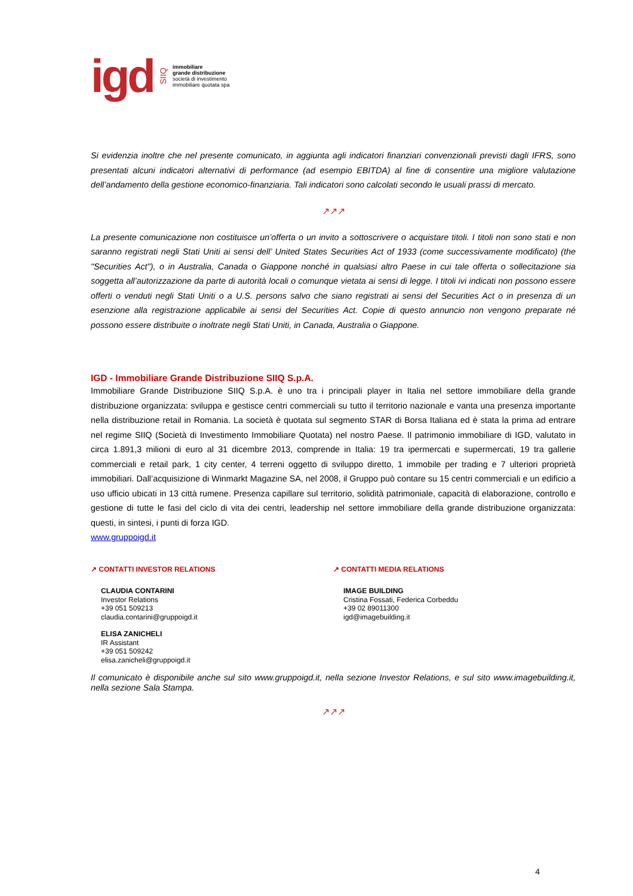igd SIIQ
immobiliare
grande distribuzione
società di investimento
immobiliare quotata spa
Si evidenzia inoltre che nel presente comunicato, in aggiunta agli indicatori finanziari convenzionali previsti dagli IFRS, sono presentati alcuni indicatori alternativi di performance (ad esempio EBITDA) al fine di consentire una migliore valutazione dell’andamento della gestione economico-finanziaria. Tali indicatori sono calcolati secondo le usuali prassi di mercato.
↗↗↗
La presente comunicazione non costituisce un’offerta o un invito a sottoscrivere o acquistare titoli. I titoli non sono stati e non saranno registrati negli Stati Uniti ai sensi dell’ United States Securities Act of 1933 (come successivamente modificato) (the "Securities Act"), o in Australia, Canada o Giappone nonché in qualsiasi altro Paese in cui tale offerta o sollecitazione sia soggetta all’autorizzazione da parte di autorità locali o comunque vietata ai sensi di legge. I titoli ivi indicati non possono essere offerti o venduti negli Stati Uniti o a U.S. persons salvo che siano registrati ai sensi del Securities Act o in presenza di un esenzione alla registrazione applicabile ai sensi del Securities Act. Copie di questo annuncio non vengono preparate né possono essere distribuite o inoltrate negli Stati Uniti, in Canada, Australia o Giappone.
IGD - Immobiliare Grande Distribuzione SIIQ S.p.A.
Immobiliare Grande Distribuzione SIIQ S.p.A. è uno tra i principali player in Italia nel settore immobiliare della grande distribuzione organizzata: sviluppa e gestisce centri commerciali su tutto il territorio nazionale e vanta una presenza importante nella distribuzione retail in Romania. La società è quotata sul segmento STAR di Borsa Italiana ed è stata la prima ad entrare nel regime SIIQ (Società di Investimento Immobiliare Quotata) nel nostro Paese. Il patrimonio immobiliare di IGD, valutato in circa 1.891,3 milioni di euro al 31 dicembre 2013, comprende in Italia: 19 tra ipermercati e supermercati, 19 tra gallerie commerciali e retail park, 1 city center, 4 terreni oggetto di sviluppo diretto, 1 immobile per trading e 7 ulteriori proprietà immobiliari. Dall’acquisizione di Winmarkt Magazine SA, nel 2008, il Gruppo può contare su 15 centri commerciali e un edificio a uso ufficio ubicati in 13 città rumene. Presenza capillare sul territorio, solidità patrimoniale, capacità di elaborazione, controllo e gestione di tutte le fasi del ciclo di vita dei centri, leadership nel settore immobiliare della grande distribuzione organizzata: questi, in sintesi, i punti di forza IGD.
www.gruppoigd.it
↗ CONTATTI INVESTOR RELATIONS
CLAUDIA CONTARINI
Investor Relations
+39 051 509213
claudia.contarini@gruppoigd.it
ELISA ZANICHELI
IR Assistant
+39 051 509242
elisa.zanicheli@gruppoigd.it
↗ CONTATTI MEDIA RELATIONS
IMAGE BUILDING
Cristina Fossati, Federica Corbeddu
+39 02 89011300
igd@imagebuilding.it
Il comunicato è disponibile anche sul sito www.gruppoigd.it, nella sezione Investor Relations, e sul sito www.imagebuilding.it, nella sezione Sala Stampa.
↗↗↗
4